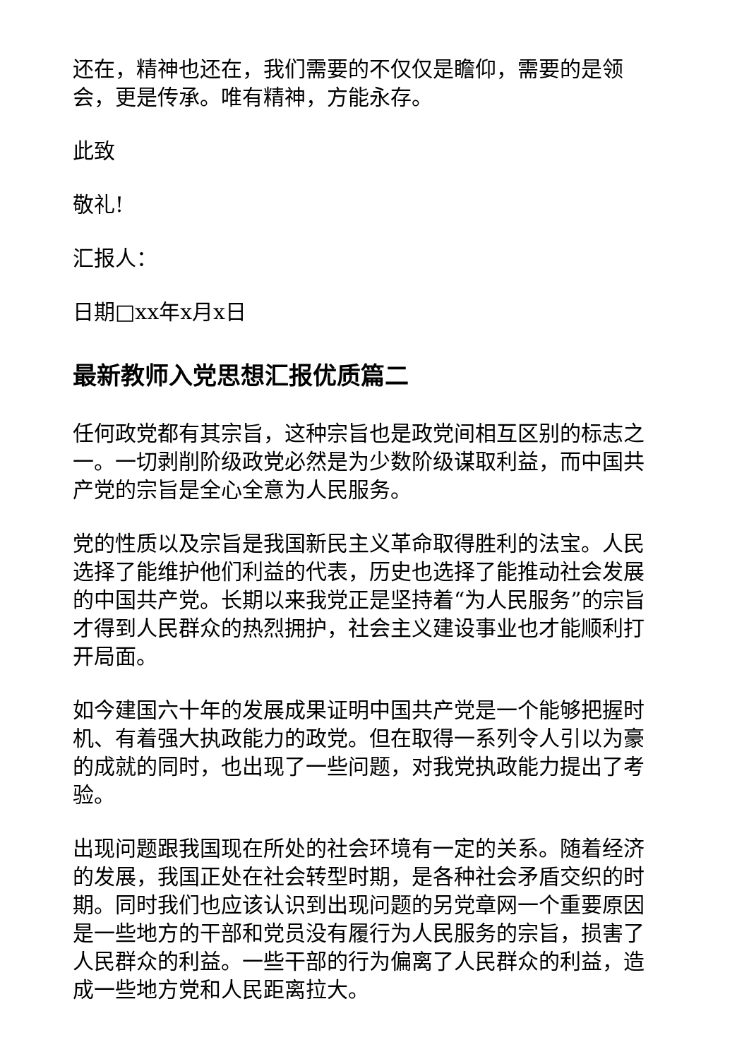还在，精神也还在，我们需要的不仅仅是瞻仰，需要的是领会，更是传承。唯有精神，方能永存。
此致
敬礼!
汇报人：
日期□xx年x月x日
最新教师入党思想汇报优质篇二
任何政党都有其宗旨，这种宗旨也是政党间相互区别的标志之一。一切剥削阶级政党必然是为少数阶级谋取利益，而中国共产党的宗旨是全心全意为人民服务。
党的性质以及宗旨是我国新民主义革命取得胜利的法宝。人民选择了能维护他们利益的代表，历史也选择了能推动社会发展的中国共产党。长期以来我党正是坚持着“为人民服务”的宗旨才得到人民群众的热烈拥护，社会主义建设事业也才能顺利打开局面。
如今建国六十年的发展成果证明中国共产党是一个能够把握时机、有着强大执政能力的政党。但在取得一系列令人引以为豪的成就的同时，也出现了一些问题，对我党执政能力提出了考验。
出现问题跟我国现在所处的社会环境有一定的关系。随着经济的发展，我国正处在社会转型时期，是各种社会矛盾交织的时期。同时我们也应该认识到出现问题的另党章网一个重要原因是一些地方的干部和党员没有履行为人民服务的宗旨，损害了人民群众的利益。一些干部的行为偏离了人民群众的利益，造成一些地方党和人民距离拉大。